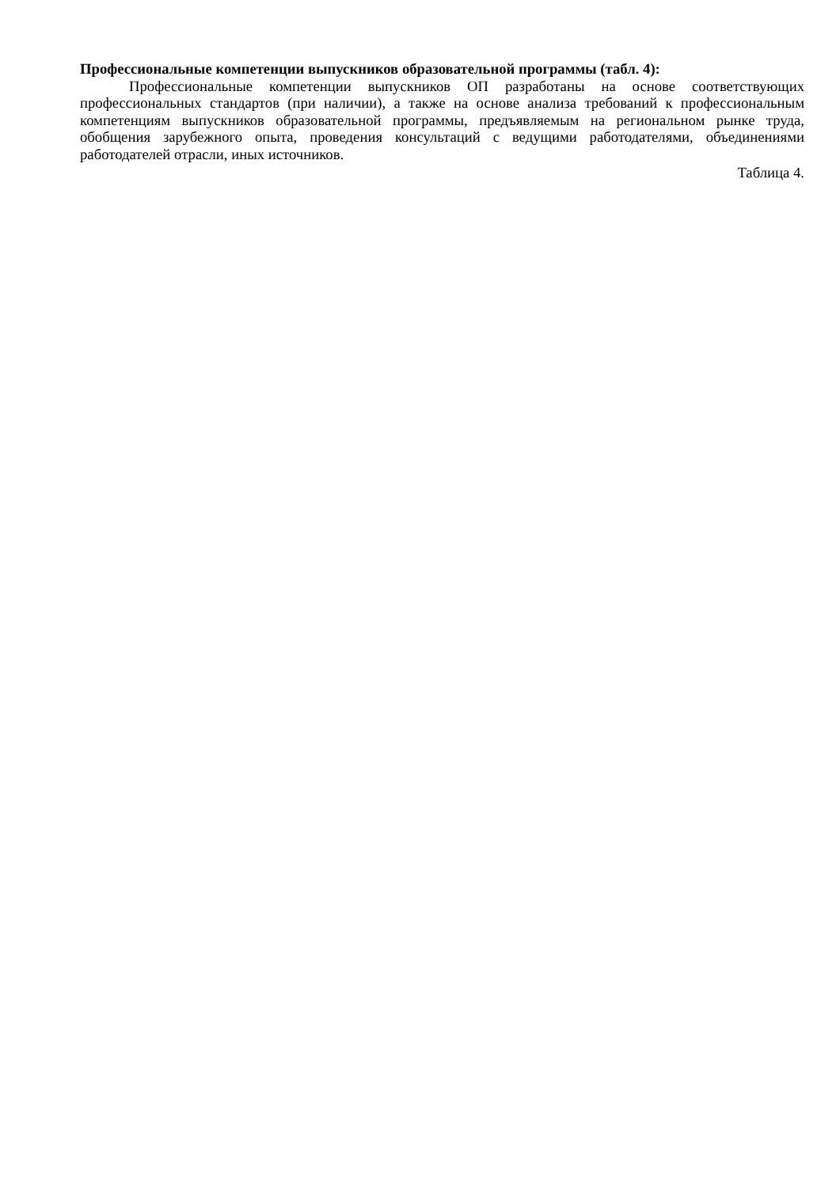Профессиональные компетенции выпускников образовательной программы (табл. 4):
Профессиональные компетенции выпускников ОП разработаны на основе соответствующих профессиональных стандартов (при наличии), а также на основе анализа требований к профессиональным компетенциям выпускников образовательной программы, предъявляемым на региональном рынке труда, обобщения зарубежного опыта, проведения консультаций с ведущими работодателями, объединениями работодателей отрасли, иных источников.
Таблица 4.